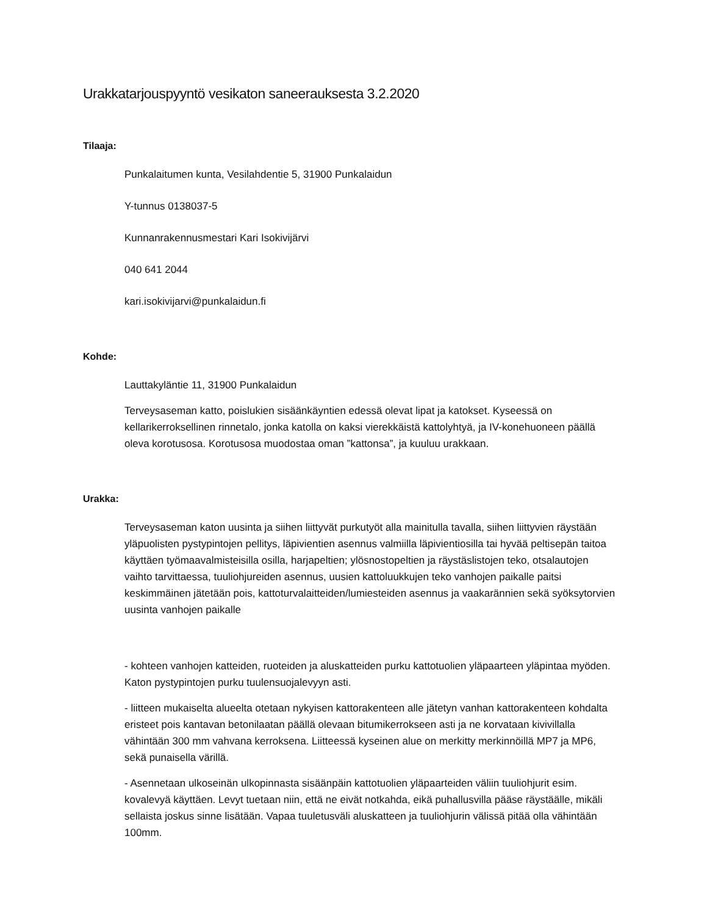Urakkatarjouspyyntö vesikaton saneerauksesta 3.2.2020
Tilaaja:
Punkalaitumen kunta, Vesilahdentie 5, 31900 Punkalaidun
Y-tunnus 0138037-5
Kunnanrakennusmestari Kari Isokivijärvi
040 641 2044
kari.isokivijarvi@punkalaidun.fi
Kohde:
Lauttakyläntie 11, 31900 Punkalaidun
Terveysaseman katto, poislukien sisäänkäyntien edessä olevat lipat ja katokset. Kyseessä on kellarikerroksellinen rinnetalo, jonka katolla on kaksi vierekkäistä kattolyhtyä, ja IV-konehuoneen päällä oleva korotusosa. Korotusosa muodostaa oman ”kattonsa”, ja kuuluu urakkaan.
Urakka:
Terveysaseman katon uusinta ja siihen liittyvät purkutyöt alla mainitulla tavalla, siihen liittyvien räystään yläpuolisten pystypintojen pellitys, läpivientien asennus valmiilla läpivientiosilla tai hyvää peltisepän taitoa käyttäen työmaavalmisteisilla osilla, harjapeltien; ylösnostopeltien ja räystäslistojen teko, otsalautojen vaihto tarvittaessa, tuuliohjureiden asennus, uusien kattoluukkujen teko vanhojen paikalle paitsi keskimmäinen jätetään pois, kattoturvalaitteiden/lumiesteiden asennus ja vaakarännien sekä syöksytorvien uusinta vanhojen paikalle
- kohteen vanhojen katteiden, ruoteiden ja aluskatteiden purku kattotuolien yläpaarteen yläpintaa myöden. Katon pystypintojen purku tuulensuojalevyyn asti.
- liitteen mukaiselta alueelta otetaan nykyisen kattorakenteen alle jätetyn vanhan kattorakenteen kohdalta eristeet pois kantavan betonilaatan päällä olevaan bitumikerrokseen asti ja ne korvataan kivivillalla vähintään 300 mm vahvana kerroksena. Liitteessä kyseinen alue on merkitty merkinnöillä MP7 ja MP6, sekä punaisella värillä.
- Asennetaan ulkoseinän ulkopinnasta sisäänpäin kattotuolien yläpaarteiden väliin tuuliohjurit esim. kovalevyä käyttäen. Levyt tuetaan niin, että ne eivät notkahda, eikä puhallusvilla pääse räystäälle, mikäli sellaista joskus sinne lisätään. Vapaa tuuletusväli aluskatteen ja tuuliohjurin välissä pitää olla vähintään 100mm.